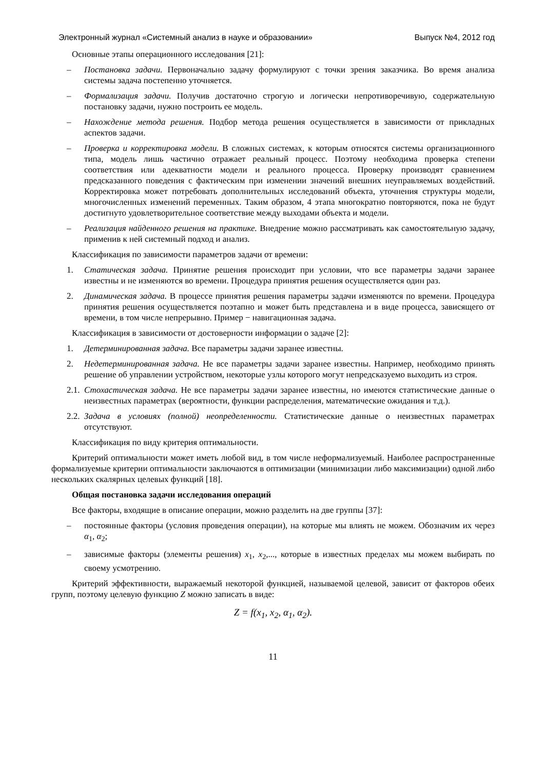Электронный журнал «Системный анализ в науке и образовании» Выпуск №4, 2012 год
Основные этапы операционного исследования [21]:
– Постановка задачи. Первоначально задачу формулируют с точки зрения заказчика. Во время анализа системы задача постепенно уточняется.
– Формализация задачи. Получив достаточно строгую и логически непротиворечивую, содержательную постановку задачи, нужно построить ее модель.
– Нахождение метода решения. Подбор метода решения осуществляется в зависимости от прикладных аспектов задачи.
– Проверка и корректировка модели. В сложных системах, к которым относятся системы организационного типа, модель лишь частично отражает реальный процесс. Поэтому необходима проверка степени соответствия или адекватности модели и реального процесса. Проверку производят сравнением предсказанного поведения с фактическим при изменении значений внешних неуправляемых воздействий. Корректировка может потребовать дополнительных исследований объекта, уточнения структуры модели, многочисленных изменений переменных. Таким образом, 4 этапа многократно повторяются, пока не будут достигнуто удовлетворительное соответствие между выходами объекта и модели.
– Реализация найденного решения на практике. Внедрение можно рассматривать как самостоятельную задачу, применив к ней системный подход и анализ.
Классификация по зависимости параметров задачи от времени:
1. Статическая задача. Принятие решения происходит при условии, что все параметры задачи заранее известны и не изменяются во времени. Процедура принятия решения осуществляется один раз.
2. Динамическая задача. В процессе принятия решения параметры задачи изменяются по времени. Процедура принятия решения осуществляется поэтапно и может быть представлена и в виде процесса, зависящего от времени, в том числе непрерывно. Пример − навигационная задача.
Классификация в зависимости от достоверности информации о задаче [2]:
1. Детерминированная задача. Все параметры задачи заранее известны.
2. Недетерминированная задача. Не все параметры задачи заранее известны. Например, необходимо принять решение об управлении устройством, некоторые узлы которого могут непредсказуемо выходить из строя.
2.1. Стохастическая задача. Не все параметры задачи заранее известны, но имеются статистические данные о неизвестных параметрах (вероятности, функции распределения, математические ожидания и т.д.).
2.2. Задача в условиях (полной) неопределенности. Статистические данные о неизвестных параметрах отсутствуют.
Классификация по виду критерия оптимальности.
Критерий оптимальности может иметь любой вид, в том числе неформализуемый. Наиболее распространенные формализуемые критерии оптимальности заключаются в оптимизации (минимизации либо максимизации) одной либо нескольких скалярных целевых функций [18].
Общая постановка задачи исследования операций
Все факторы, входящие в описание операции, можно разделить на две группы [37]:
– постоянные факторы (условия проведения операции), на которые мы влиять не можем. Обозначим их через α<sub>1</sub>, α<sub>2</sub>;
– зависимые факторы (элементы решения) x<sub>1</sub>, x<sub>2</sub>,..., которые в известных пределах мы можем выбирать по своему усмотрению.
Критерий эффективности, выражаемый некоторой функцией, называемой целевой, зависит от факторов обеих групп, поэтому целевую функцию Z можно записать в виде:
Z = f(x<sub>1</sub>, x<sub>2</sub>, α<sub>1</sub>, α<sub>2</sub>).
11